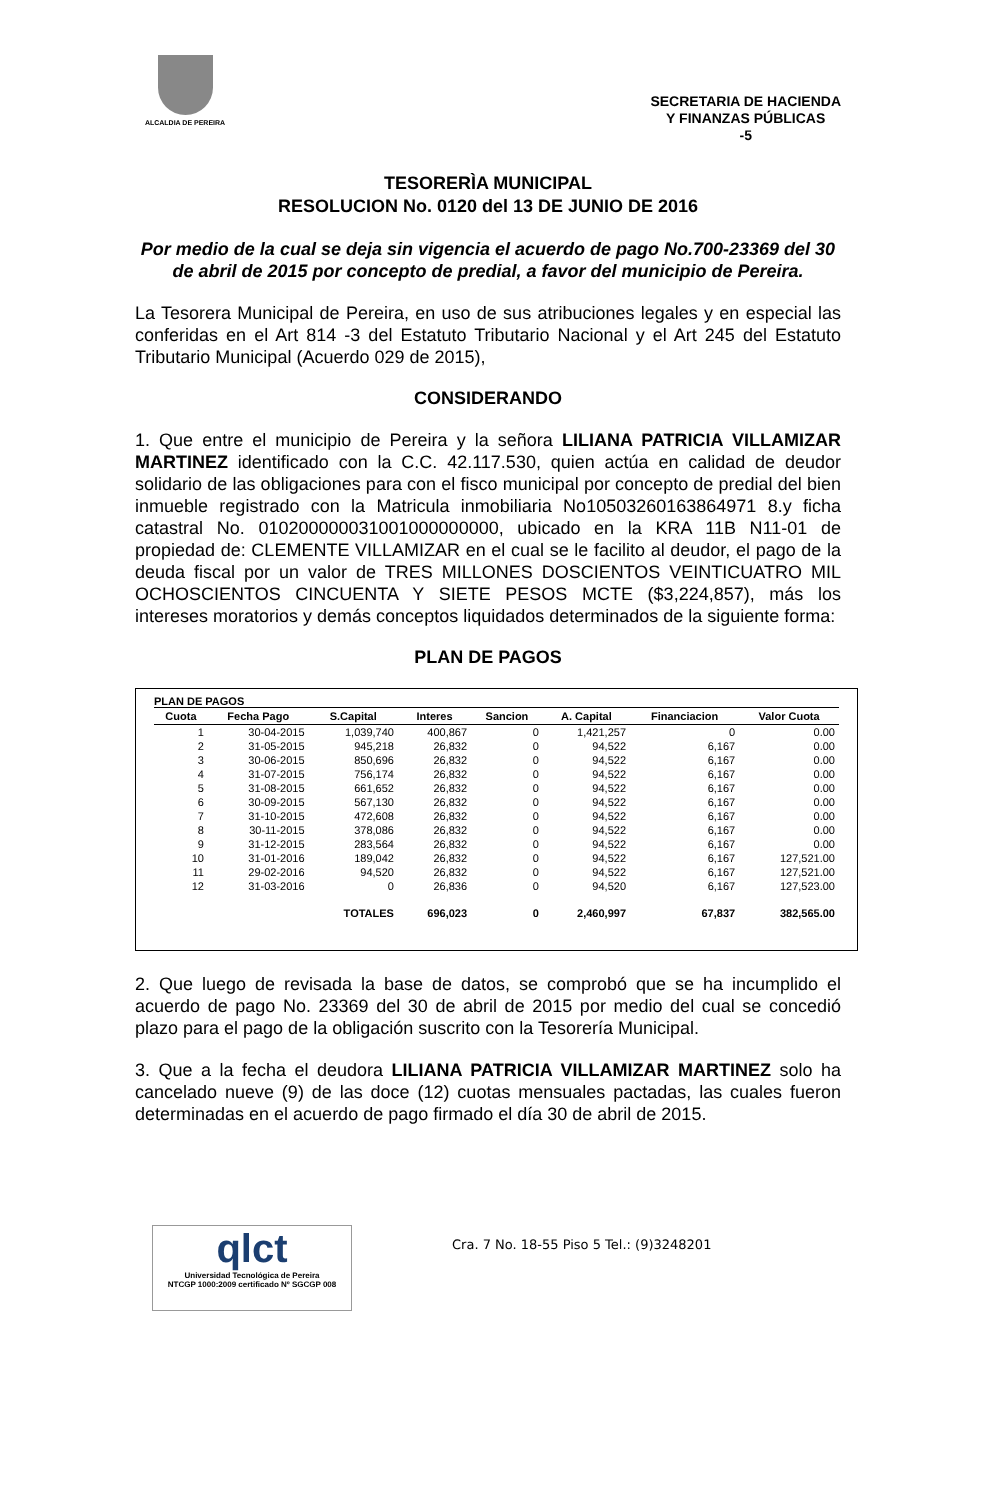ALCALDIA DE PEREIRA
SECRETARIA DE HACIENDA
Y FINANZAS PÚBLICAS
-5
TESORERÌA MUNICIPAL
RESOLUCION No. 0120 del 13 DE JUNIO DE 2016
Por medio de la cual se deja sin vigencia el acuerdo de pago No.700-23369 del 30 de abril de 2015 por concepto de predial, a favor del municipio de Pereira.
La Tesorera Municipal de Pereira, en uso de sus atribuciones legales y en especial las conferidas en el Art 814 -3 del Estatuto Tributario Nacional y el Art 245 del Estatuto Tributario Municipal (Acuerdo 029 de 2015),
CONSIDERANDO
1. Que entre el municipio de Pereira y la señora LILIANA PATRICIA VILLAMIZAR MARTINEZ identificado con la C.C. 42.117.530, quien actúa en calidad de deudor solidario de las obligaciones para con el fisco municipal por concepto de predial del bien inmueble registrado con la Matricula inmobiliaria No10503260163864971 8.y ficha catastral No. 010200000031001000000000, ubicado en la KRA 11B N11-01 de propiedad de: CLEMENTE VILLAMIZAR en el cual se le facilito al deudor, el pago de la deuda fiscal por un valor de TRES MILLONES DOSCIENTOS VEINTICUATRO MIL OCHOSCIENTOS CINCUENTA Y SIETE PESOS MCTE ($3,224,857), más los intereses moratorios y demás conceptos liquidados determinados de la siguiente forma:
PLAN DE PAGOS
PLAN DE PAGOS
| Cuota | Fecha Pago | S.Capital | Interes | Sancion | A. Capital | Financiacion | Valor Cuota |
| --- | --- | --- | --- | --- | --- | --- | --- |
| 1 | 30-04-2015 | 1,039,740 | 400,867 | 0 | 1,421,257 | 0 | 0.00 |
| 2 | 31-05-2015 | 945,218 | 26,832 | 0 | 94,522 | 6,167 | 0.00 |
| 3 | 30-06-2015 | 850,696 | 26,832 | 0 | 94,522 | 6,167 | 0.00 |
| 4 | 31-07-2015 | 756,174 | 26,832 | 0 | 94,522 | 6,167 | 0.00 |
| 5 | 31-08-2015 | 661,652 | 26,832 | 0 | 94,522 | 6,167 | 0.00 |
| 6 | 30-09-2015 | 567,130 | 26,832 | 0 | 94,522 | 6,167 | 0.00 |
| 7 | 31-10-2015 | 472,608 | 26,832 | 0 | 94,522 | 6,167 | 0.00 |
| 8 | 30-11-2015 | 378,086 | 26,832 | 0 | 94,522 | 6,167 | 0.00 |
| 9 | 31-12-2015 | 283,564 | 26,832 | 0 | 94,522 | 6,167 | 0.00 |
| 10 | 31-01-2016 | 189,042 | 26,832 | 0 | 94,522 | 6,167 | 127,521.00 |
| 11 | 29-02-2016 | 94,520 | 26,832 | 0 | 94,522 | 6,167 | 127,521.00 |
| 12 | 31-03-2016 | 0 | 26,836 | 0 | 94,520 | 6,167 | 127,523.00 |
| | | TOTALES | 696,023 | 0 | 2,460,997 | 67,837 | 382,565.00 |
2. Que luego de revisada la base de datos, se comprobó que se ha incumplido el acuerdo de pago No. 23369 del 30 de abril de 2015 por medio del cual se concedió plazo para el pago de la obligación suscrito con la Tesorería Municipal.
3. Que a la fecha el deudora LILIANA PATRICIA VILLAMIZAR MARTINEZ solo ha cancelado nueve (9) de las doce (12) cuotas mensuales pactadas, las cuales fueron determinadas en el acuerdo de pago firmado el día 30 de abril de 2015.
qlct
Universidad Tecnológica de Pereira
NTCGP 1000:2009 certificado Nº SGCGP 008
Cra. 7 No. 18-55 Piso 5 Tel.: (9)3248201